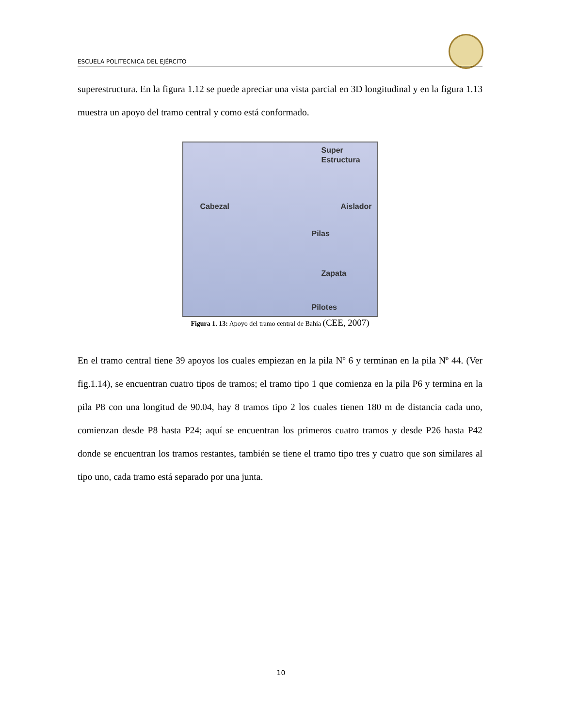ESCUELA POLITECNICA DEL EJÉRCITO
superestructura. En la figura 1.12 se puede apreciar una vista parcial en 3D longitudinal y en la figura 1.13 muestra un apoyo del tramo central y como está conformado.
Super
Estructura
Cabezal Aislador
Pilas
Zapata
Pilotes
Figura 1. 13: Apoyo del tramo central de Bahía (CEE, 2007)
En el tramo central tiene 39 apoyos los cuales empiezan en la pila Nº 6 y terminan en la pila Nº 44. (Ver fig.1.14), se encuentran cuatro tipos de tramos; el tramo tipo 1 que comienza en la pila P6 y termina en la pila P8 con una longitud de 90.04, hay 8 tramos tipo 2 los cuales tienen 180 m de distancia cada uno, comienzan desde P8 hasta P24; aquí se encuentran los primeros cuatro tramos y desde P26 hasta P42 donde se encuentran los tramos restantes, también se tiene el tramo tipo tres y cuatro que son similares al tipo uno, cada tramo está separado por una junta.
10